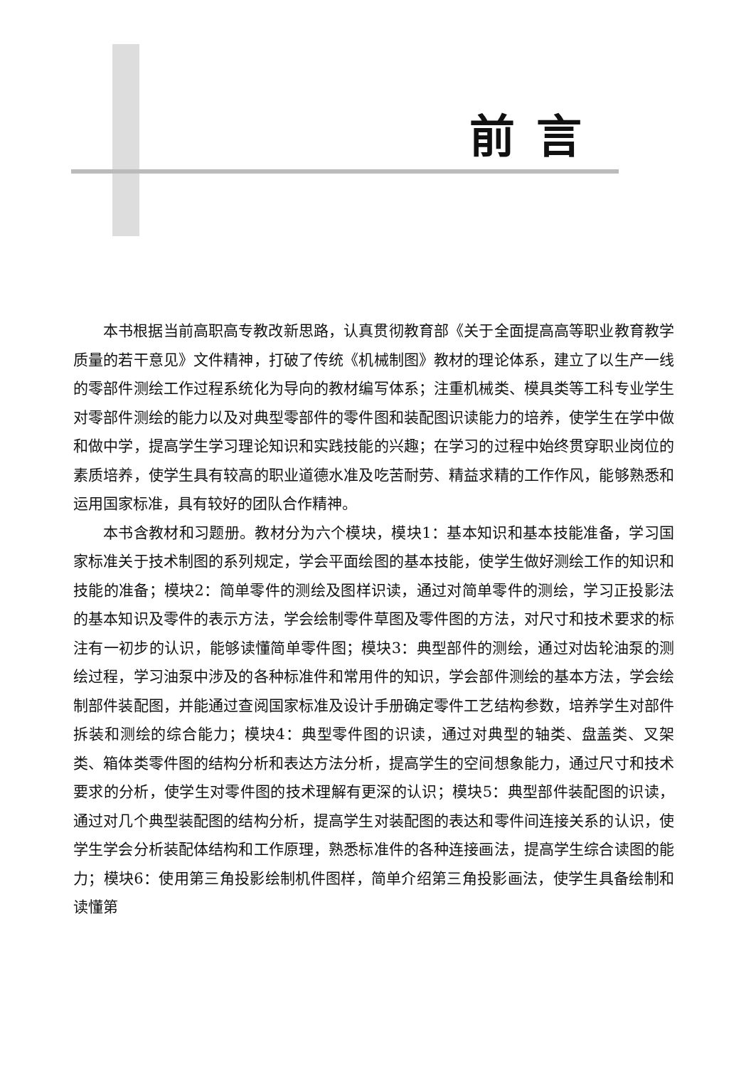前言
本书根据当前高职高专教改新思路，认真贯彻教育部《关于全面提高高等职业教育教学质量的若干意见》文件精神，打破了传统《机械制图》教材的理论体系，建立了以生产一线的零部件测绘工作过程系统化为导向的教材编写体系；注重机械类、模具类等工科专业学生对零部件测绘的能力以及对典型零部件的零件图和装配图识读能力的培养，使学生在学中做和做中学，提高学生学习理论知识和实践技能的兴趣；在学习的过程中始终贯穿职业岗位的素质培养，使学生具有较高的职业道德水准及吃苦耐劳、精益求精的工作作风，能够熟悉和运用国家标准，具有较好的团队合作精神。
本书含教材和习题册。教材分为六个模块，模块1：基本知识和基本技能准备，学习国家标准关于技术制图的系列规定，学会平面绘图的基本技能，使学生做好测绘工作的知识和技能的准备；模块2：简单零件的测绘及图样识读，通过对简单零件的测绘，学习正投影法的基本知识及零件的表示方法，学会绘制零件草图及零件图的方法，对尺寸和技术要求的标注有一初步的认识，能够读懂简单零件图；模块3：典型部件的测绘，通过对齿轮油泵的测绘过程，学习油泵中涉及的各种标准件和常用件的知识，学会部件测绘的基本方法，学会绘制部件装配图，并能通过查阅国家标准及设计手册确定零件工艺结构参数，培养学生对部件拆装和测绘的综合能力；模块4：典型零件图的识读，通过对典型的轴类、盘盖类、叉架类、箱体类零件图的结构分析和表达方法分析，提高学生的空间想象能力，通过尺寸和技术要求的分析，使学生对零件图的技术理解有更深的认识；模块5：典型部件装配图的识读，通过对几个典型装配图的结构分析，提高学生对装配图的表达和零件间连接关系的认识，使学生学会分析装配体结构和工作原理，熟悉标准件的各种连接画法，提高学生综合读图的能力；模块6：使用第三角投影绘制机件图样，简单介绍第三角投影画法，使学生具备绘制和读懂第